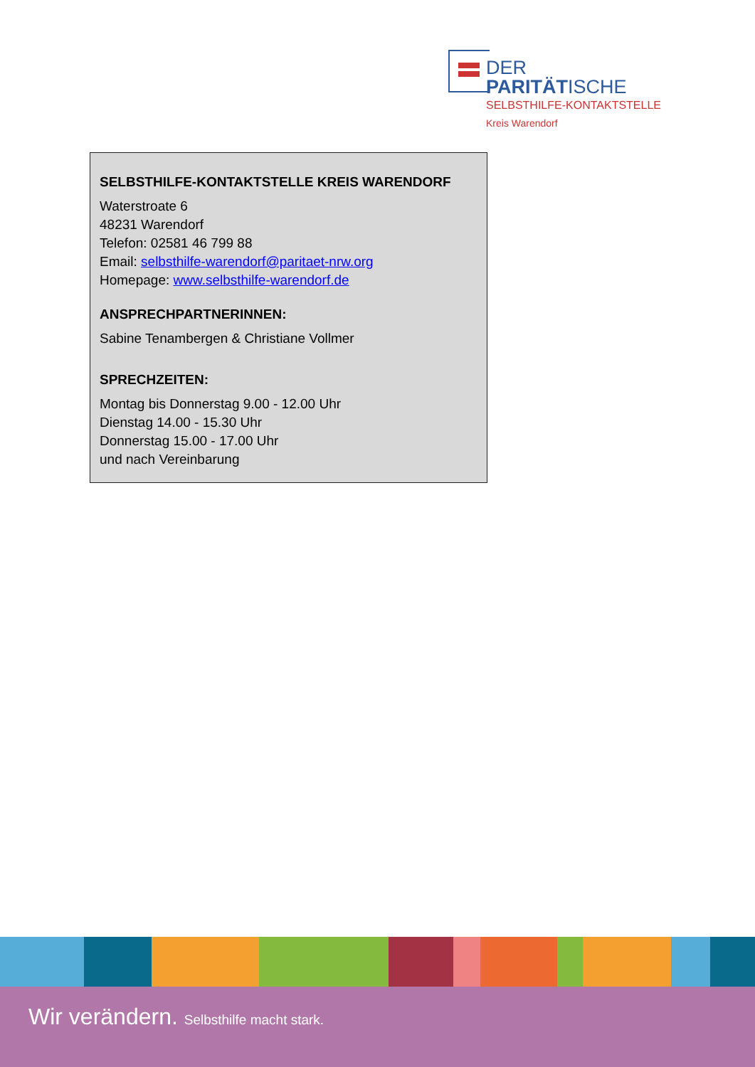DER PARITÄTISCHE
SELBSTHILFE-KONTAKTSTELLE
Kreis Warendorf
SELBSTHILFE-KONTAKTSTELLE KREIS WARENDORF
Waterstroate 6
48231 Warendorf
Telefon: 02581 46 799 88
Email: selbsthilfe-warendorf@paritaet-nrw.org
Homepage: www.selbsthilfe-warendorf.de
ANSPRECHPARTNERINNEN:
Sabine Tenambergen & Christiane Vollmer
SPRECHZEITEN:
Montag bis Donnerstag 9.00 - 12.00 Uhr
Dienstag 14.00 - 15.30 Uhr
Donnerstag 15.00 - 17.00 Uhr
und nach Vereinbarung
Wir verändern. Selbsthilfe macht stark.